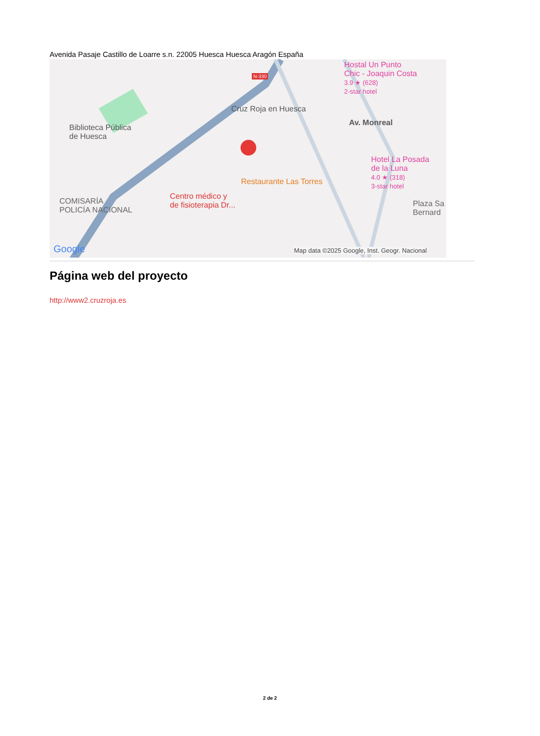Avenida Pasaje Castillo de Loarre s.n. 22005 Huesca Huesca Aragón España
Biblioteca Pública
de Huesca
Cruz Roja en Huesca
Hostal Un Punto
Chic - Joaquin Costa
3.9 ★ (628)
2-star hotel
Hotel La Posada
de la Luna
4.0 ★ (318)
3-star hotel
Restaurante Las Torres
Centro médico y
de fisioterapia Dr...
COMISARÍA
POLICÍA NACIONAL
Plaza Sa
Bernard
Av. Monreal
N-330
Google
Map data ©2025 Google, Inst. Geogr. Nacional
Página web del proyecto
http://www2.cruzroja.es
2 de 2